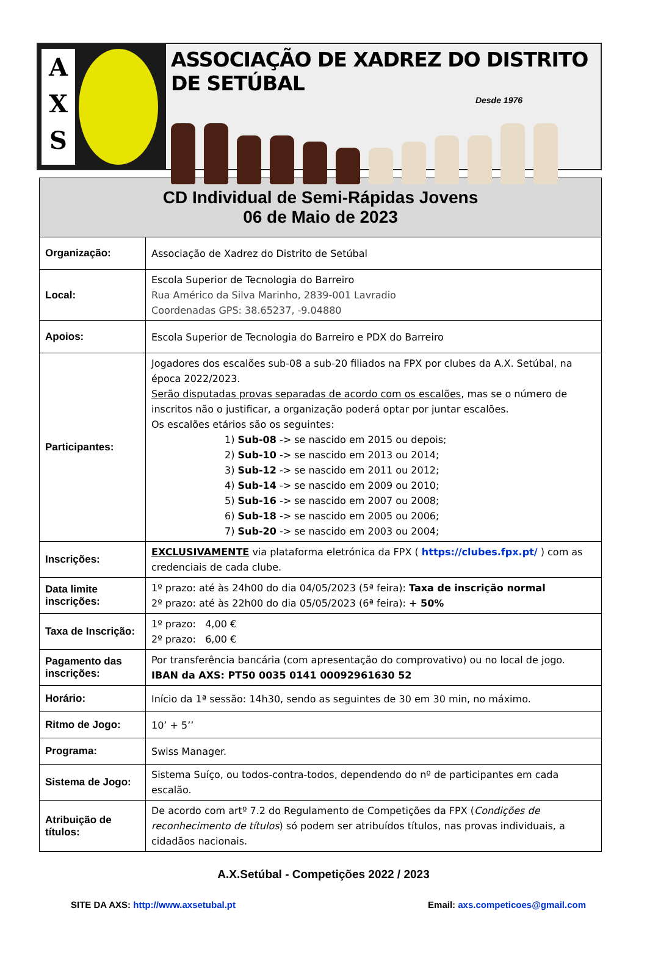A
X
S
ASSOCIAÇÃO DE XADREZ DO DISTRITO DE SETÚBAL
Desde 1976
| CD Individual de Semi-Rápidas Jovens 06 de Maio de 2023 | |
| --- | --- |
| Organização: | Associação de Xadrez do Distrito de Setúbal |
| Local: | Escola Superior de Tecnologia do Barreiro Rua Américo da Silva Marinho, 2839-001 Lavradio Coordenadas GPS: 38.65237, -9.04880 |
| Apoios: | Escola Superior de Tecnologia do Barreiro e PDX do Barreiro |
| Participantes: | Jogadores dos escalões sub-08 a sub-20 filiados na FPX por clubes da A.X. Setúbal, na época 2022/2023. Serão disputadas provas separadas de acordo com os escalões , mas se o número de inscritos não o justificar, a organização poderá optar por juntar escalões. Os escalões etários são os seguintes: 1) Sub-08 -> se nascido em 2015 ou depois; 2) Sub-10 -> se nascido em 2013 ou 2014; 3) Sub-12 -> se nascido em 2011 ou 2012; 4) Sub-14 -> se nascido em 2009 ou 2010; 5) Sub-16 -> se nascido em 2007 ou 2008; 6) Sub-18 -> se nascido em 2005 ou 2006; 7) Sub-20 -> se nascido em 2003 ou 2004; |
| Inscrições: | EXCLUSIVAMENTE via plataforma eletrónica da FPX ( https://clubes.fpx.pt/ ) com as credenciais de cada clube. |
| Data limite inscrições: | 1º prazo: até às 24h00 do dia 04/05/2023 (5ª feira): Taxa de inscrição normal 2º prazo: até às 22h00 do dia 05/05/2023 (6ª feira): + 50% |
| Taxa de Inscrição: | 1º prazo: 4,00 € 2º prazo: 6,00 € |
| Pagamento das inscrições: | Por transferência bancária (com apresentação do comprovativo) ou no local de jogo. IBAN da AXS: PT50 0035 0141 00092961630 52 |
| Horário: | Início da 1ª sessão: 14h30, sendo as seguintes de 30 em 30 min, no máximo. |
| Ritmo de Jogo: | 10’ + 5’’ |
| Programa: | Swiss Manager. |
| Sistema de Jogo: | Sistema Suíço, ou todos-contra-todos, dependendo do nº de participantes em cada escalão. |
| Atribuição de títulos: | De acordo com artº 7.2 do Regulamento de Competições da FPX ( Condições de reconhecimento de títulos ) só podem ser atribuídos títulos, nas provas individuais, a cidadãos nacionais. |
A.X.Setúbal - Competições 2022 / 2023
SITE DA AXS: http://www.axsetubal.pt Email: axs.competicoes@gmail.com